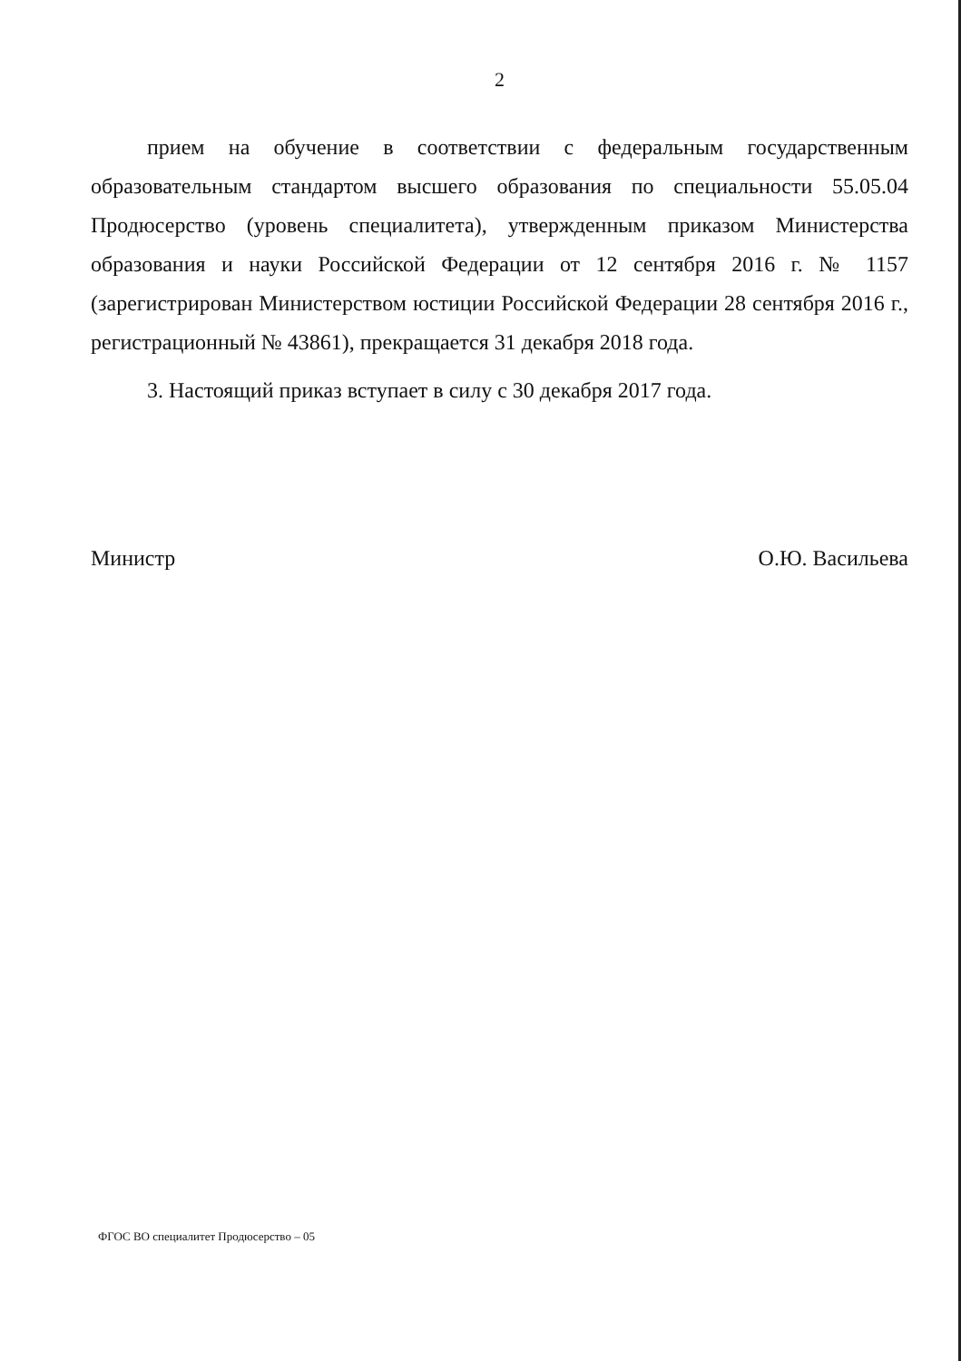2
прием на обучение в соответствии с федеральным государственным образовательным стандартом высшего образования по специальности 55.05.04 Продюсерство (уровень специалитета), утвержденным приказом Министерства образования и науки Российской Федерации от 12 сентября 2016 г. № 1157 (зарегистрирован Министерством юстиции Российской Федерации 28 сентября 2016 г., регистрационный № 43861), прекращается 31 декабря 2018 года.
3. Настоящий приказ вступает в силу с 30 декабря 2017 года.
Министр О.Ю. Васильева
ФГОС ВО специалитет Продюсерство – 05